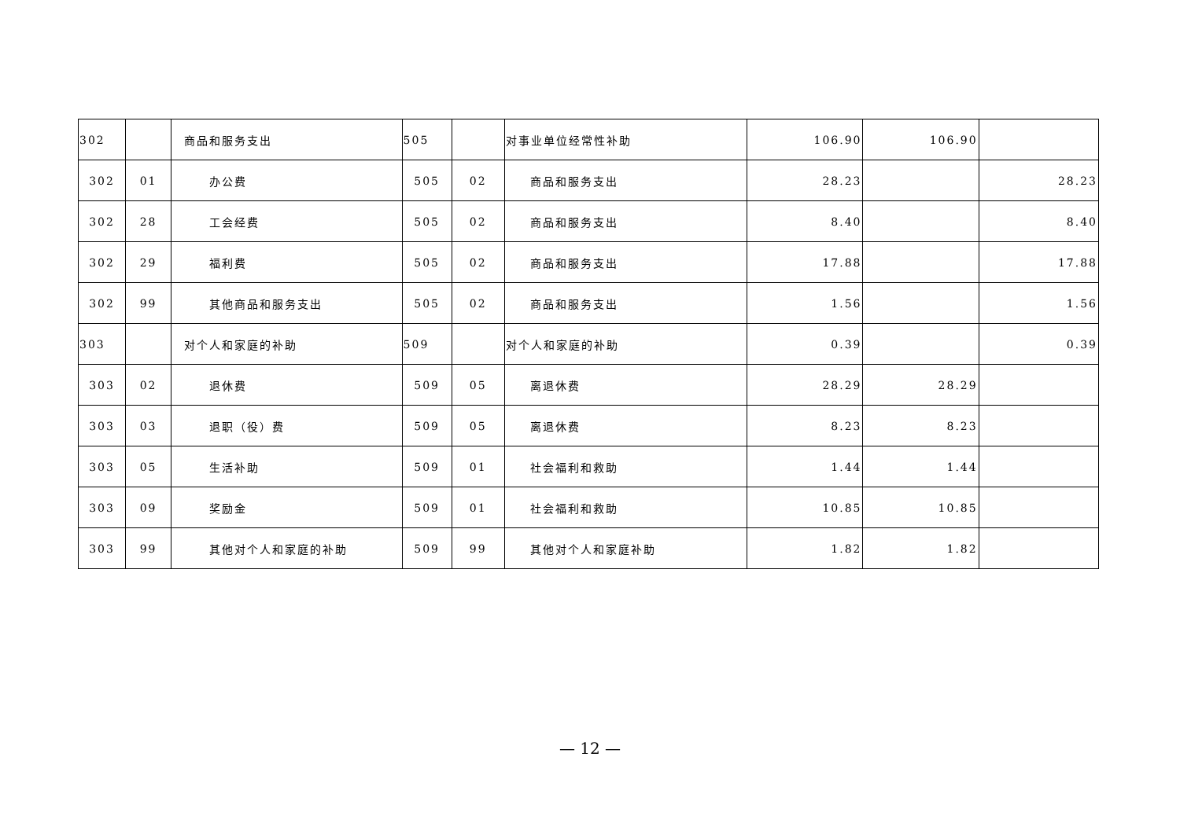| 302 | | 商品和服务支出 | 505 | | 对事业单位经常性补助 | 106.90 | 106.90 | |
| 302 | 01 | 办公费 | 505 | 02 | 商品和服务支出 | 28.23 | | 28.23 |
| 302 | 28 | 工会经费 | 505 | 02 | 商品和服务支出 | 8.40 | | 8.40 |
| 302 | 29 | 福利费 | 505 | 02 | 商品和服务支出 | 17.88 | | 17.88 |
| 302 | 99 | 其他商品和服务支出 | 505 | 02 | 商品和服务支出 | 1.56 | | 1.56 |
| 303 | | 对个人和家庭的补助 | 509 | | 对个人和家庭的补助 | 0.39 | | 0.39 |
| 303 | 02 | 退休费 | 509 | 05 | 离退休费 | 28.29 | 28.29 | |
| 303 | 03 | 退职（役）费 | 509 | 05 | 离退休费 | 8.23 | 8.23 | |
| 303 | 05 | 生活补助 | 509 | 01 | 社会福利和救助 | 1.44 | 1.44 | |
| 303 | 09 | 奖励金 | 509 | 01 | 社会福利和救助 | 10.85 | 10.85 | |
| 303 | 99 | 其他对个人和家庭的补助 | 509 | 99 | 其他对个人和家庭补助 | 1.82 | 1.82 | |
— 12 —